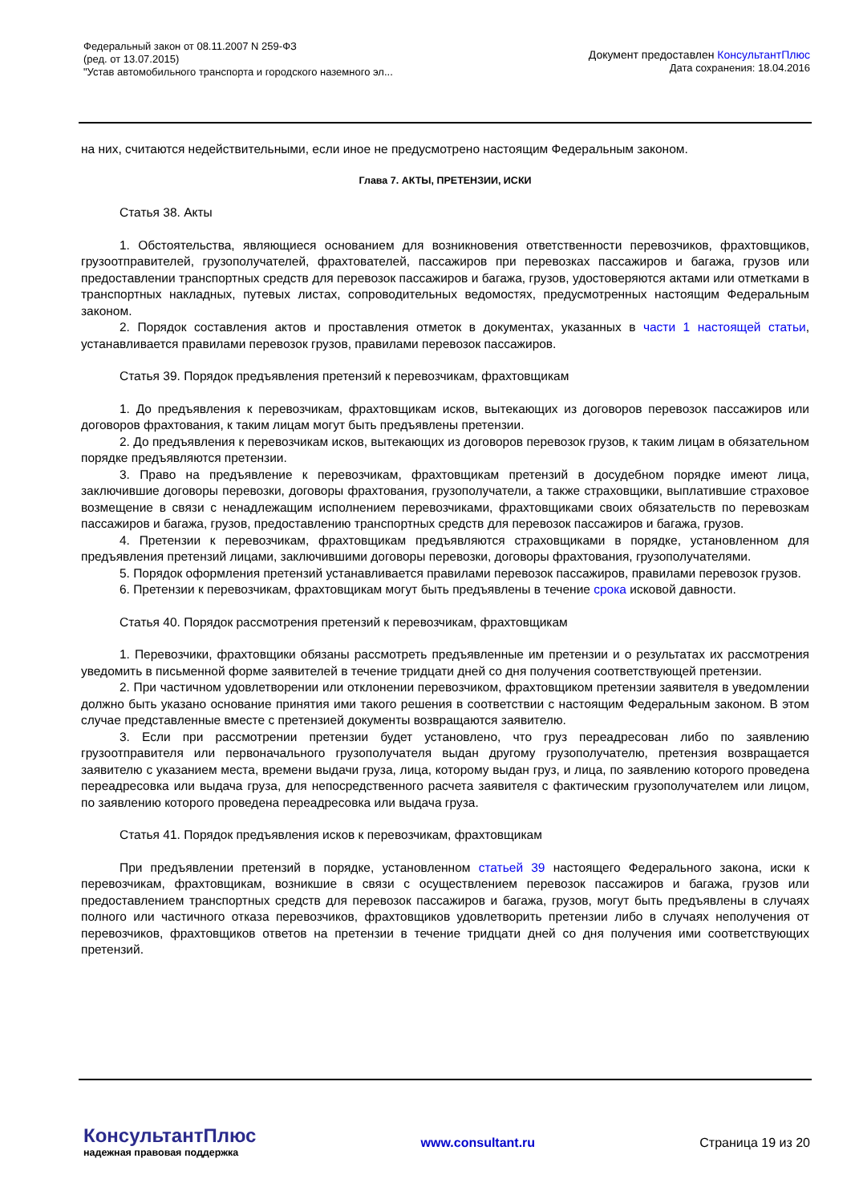Федеральный закон от 08.11.2007 N 259-ФЗ
(ред. от 13.07.2015)
"Устав автомобильного транспорта и городского наземного эл...
Документ предоставлен КонсультантПлюс
Дата сохранения: 18.04.2016
на них, считаются недействительными, если иное не предусмотрено настоящим Федеральным законом.
Глава 7. АКТЫ, ПРЕТЕНЗИИ, ИСКИ
Статья 38. Акты
1. Обстоятельства, являющиеся основанием для возникновения ответственности перевозчиков, фрахтовщиков, грузоотправителей, грузополучателей, фрахтователей, пассажиров при перевозках пассажиров и багажа, грузов или предоставлении транспортных средств для перевозок пассажиров и багажа, грузов, удостоверяются актами или отметками в транспортных накладных, путевых листах, сопроводительных ведомостях, предусмотренных настоящим Федеральным законом.
2. Порядок составления актов и проставления отметок в документах, указанных в части 1 настоящей статьи, устанавливается правилами перевозок грузов, правилами перевозок пассажиров.
Статья 39. Порядок предъявления претензий к перевозчикам, фрахтовщикам
1. До предъявления к перевозчикам, фрахтовщикам исков, вытекающих из договоров перевозок пассажиров или договоров фрахтования, к таким лицам могут быть предъявлены претензии.
2. До предъявления к перевозчикам исков, вытекающих из договоров перевозок грузов, к таким лицам в обязательном порядке предъявляются претензии.
3. Право на предъявление к перевозчикам, фрахтовщикам претензий в досудебном порядке имеют лица, заключившие договоры перевозки, договоры фрахтования, грузополучатели, а также страховщики, выплатившие страховое возмещение в связи с ненадлежащим исполнением перевозчиками, фрахтовщиками своих обязательств по перевозкам пассажиров и багажа, грузов, предоставлению транспортных средств для перевозок пассажиров и багажа, грузов.
4. Претензии к перевозчикам, фрахтовщикам предъявляются страховщиками в порядке, установленном для предъявления претензий лицами, заключившими договоры перевозки, договоры фрахтования, грузополучателями.
5. Порядок оформления претензий устанавливается правилами перевозок пассажиров, правилами перевозок грузов.
6. Претензии к перевозчикам, фрахтовщикам могут быть предъявлены в течение срока исковой давности.
Статья 40. Порядок рассмотрения претензий к перевозчикам, фрахтовщикам
1. Перевозчики, фрахтовщики обязаны рассмотреть предъявленные им претензии и о результатах их рассмотрения уведомить в письменной форме заявителей в течение тридцати дней со дня получения соответствующей претензии.
2. При частичном удовлетворении или отклонении перевозчиком, фрахтовщиком претензии заявителя в уведомлении должно быть указано основание принятия ими такого решения в соответствии с настоящим Федеральным законом. В этом случае представленные вместе с претензией документы возвращаются заявителю.
3. Если при рассмотрении претензии будет установлено, что груз переадресован либо по заявлению грузоотправителя или первоначального грузополучателя выдан другому грузополучателю, претензия возвращается заявителю с указанием места, времени выдачи груза, лица, которому выдан груз, и лица, по заявлению которого проведена переадресовка или выдача груза, для непосредственного расчета заявителя с фактическим грузополучателем или лицом, по заявлению которого проведена переадресовка или выдача груза.
Статья 41. Порядок предъявления исков к перевозчикам, фрахтовщикам
При предъявлении претензий в порядке, установленном статьей 39 настоящего Федерального закона, иски к перевозчикам, фрахтовщикам, возникшие в связи с осуществлением перевозок пассажиров и багажа, грузов или предоставлением транспортных средств для перевозок пассажиров и багажа, грузов, могут быть предъявлены в случаях полного или частичного отказа перевозчиков, фрахтовщиков удовлетворить претензии либо в случаях неполучения от перевозчиков, фрахтовщиков ответов на претензии в течение тридцати дней со дня получения ими соответствующих претензий.
КонсультантПлюс
надежная правовая поддержка
www.consultant.ru Страница 19 из 20